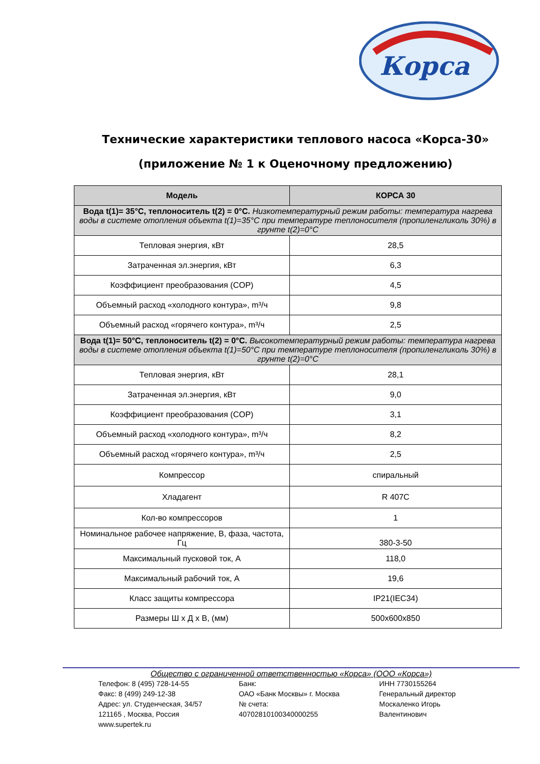Корса
Технические характеристики теплового насоса «Корса-30»
(приложение № 1 к Оценочному предложению)
| Модель | КОРСА 30 |
| --- | --- |
| Вода t(1)= 35°С, теплоноситель t(2) = 0°С. Низкотемпературный режим работы: температура нагрева воды в системе отопления объекта t(1)=35°С при температуре теплоносителя (пропиленгликоль 30%) в грунте t(2)=0°С | |
| Тепловая энергия, кВт | 28,5 |
| Затраченная эл.энергия, кВт | 6,3 |
| Коэффициент преобразования (COP) | 4,5 |
| Объемный расход «холодного контура», m³/ч | 9,8 |
| Объемный расход «горячего контура», m³/ч | 2,5 |
| Вода t(1)= 50°С, теплоноситель t(2) = 0°С. Высокотемпературный режим работы: температура нагрева воды в системе отопления объекта t(1)=50°С при температуре теплоносителя (пропиленгликоль 30%) в грунте t(2)=0°С | |
| Тепловая энергия, кВт | 28,1 |
| Затраченная эл.энергия, кВт | 9,0 |
| Коэффициент преобразования (COP) | 3,1 |
| Объемный расход «холодного контура», m³/ч | 8,2 |
| Объемный расход «горячего контура», m³/ч | 2,5 |
| Компрессор | спиральный |
| Хладагент | R 407C |
| Кол-во компрессоров | 1 |
| Номинальное рабочее напряжение, В, фаза, частота, Гц | 380-3-50 |
| Максимальный пусковой ток, А | 118,0 |
| Максимальный рабочий ток, А | 19,6 |
| Класс защиты компрессора | IP21(IEC34) |
| Размеры Ш х Д х В, (мм) | 500х600х850 |
Общество с ограниченной ответственностью «Корса» (ООО «Корса»)
Телефон: 8 (495) 728-14-55
Факс: 8 (499) 249-12-38
Адрес: ул. Студенческая, 34/57
121165 , Москва, Россия
www.supertek.ru
Банк:
ОАО «Банк Москвы» г. Москва
№ счета:
40702810100340000255
ИНН 7730155264
Генеральный директор
Москаленко Игорь
Валентинович